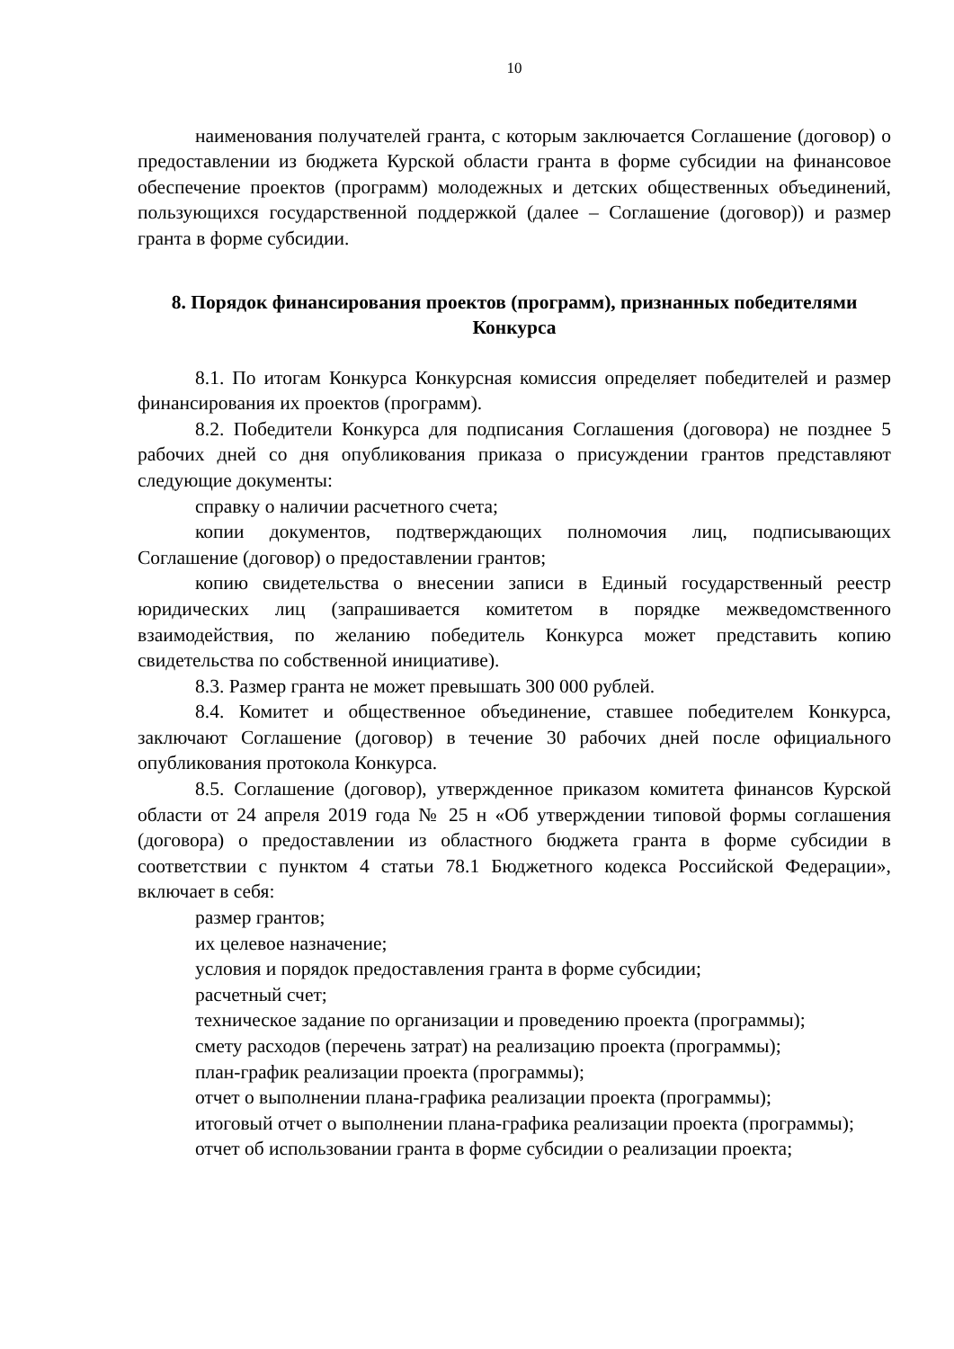10
наименования получателей гранта, с которым заключается Соглашение (договор) о предоставлении из бюджета Курской области гранта в форме субсидии на финансовое обеспечение проектов (программ) молодежных и детских общественных объединений, пользующихся государственной поддержкой (далее – Соглашение (договор)) и размер гранта в форме субсидии.
8. Порядок финансирования проектов (программ), признанных победителями Конкурса
8.1. По итогам Конкурса Конкурсная комиссия определяет победителей и размер финансирования их проектов (программ).
8.2. Победители Конкурса для подписания Соглашения (договора) не позднее 5 рабочих дней со дня опубликования приказа о присуждении грантов представляют следующие документы:
справку о наличии расчетного счета;
копии документов, подтверждающих полномочия лиц, подписывающих Соглашение (договор) о предоставлении грантов;
копию свидетельства о внесении записи в Единый государственный реестр юридических лиц (запрашивается комитетом в порядке межведомственного взаимодействия, по желанию победитель Конкурса может представить копию свидетельства по собственной инициативе).
8.3. Размер гранта не может превышать 300 000 рублей.
8.4. Комитет и общественное объединение, ставшее победителем Конкурса, заключают Соглашение (договор) в течение 30 рабочих дней после официального опубликования протокола Конкурса.
8.5. Соглашение (договор), утвержденное приказом комитета финансов Курской области от 24 апреля 2019 года № 25 н «Об утверждении типовой формы соглашения (договора) о предоставлении из областного бюджета гранта в форме субсидии в соответствии с пунктом 4 статьи 78.1 Бюджетного кодекса Российской Федерации», включает в себя:
размер грантов;
их целевое назначение;
условия и порядок предоставления гранта в форме субсидии;
расчетный счет;
техническое задание по организации и проведению проекта (программы);
смету расходов (перечень затрат) на реализацию проекта (программы);
план-график реализации проекта (программы);
отчет о выполнении плана-графика реализации проекта (программы);
итоговый отчет о выполнении плана-графика реализации проекта (программы);
отчет об использовании гранта в форме субсидии о реализации проекта;